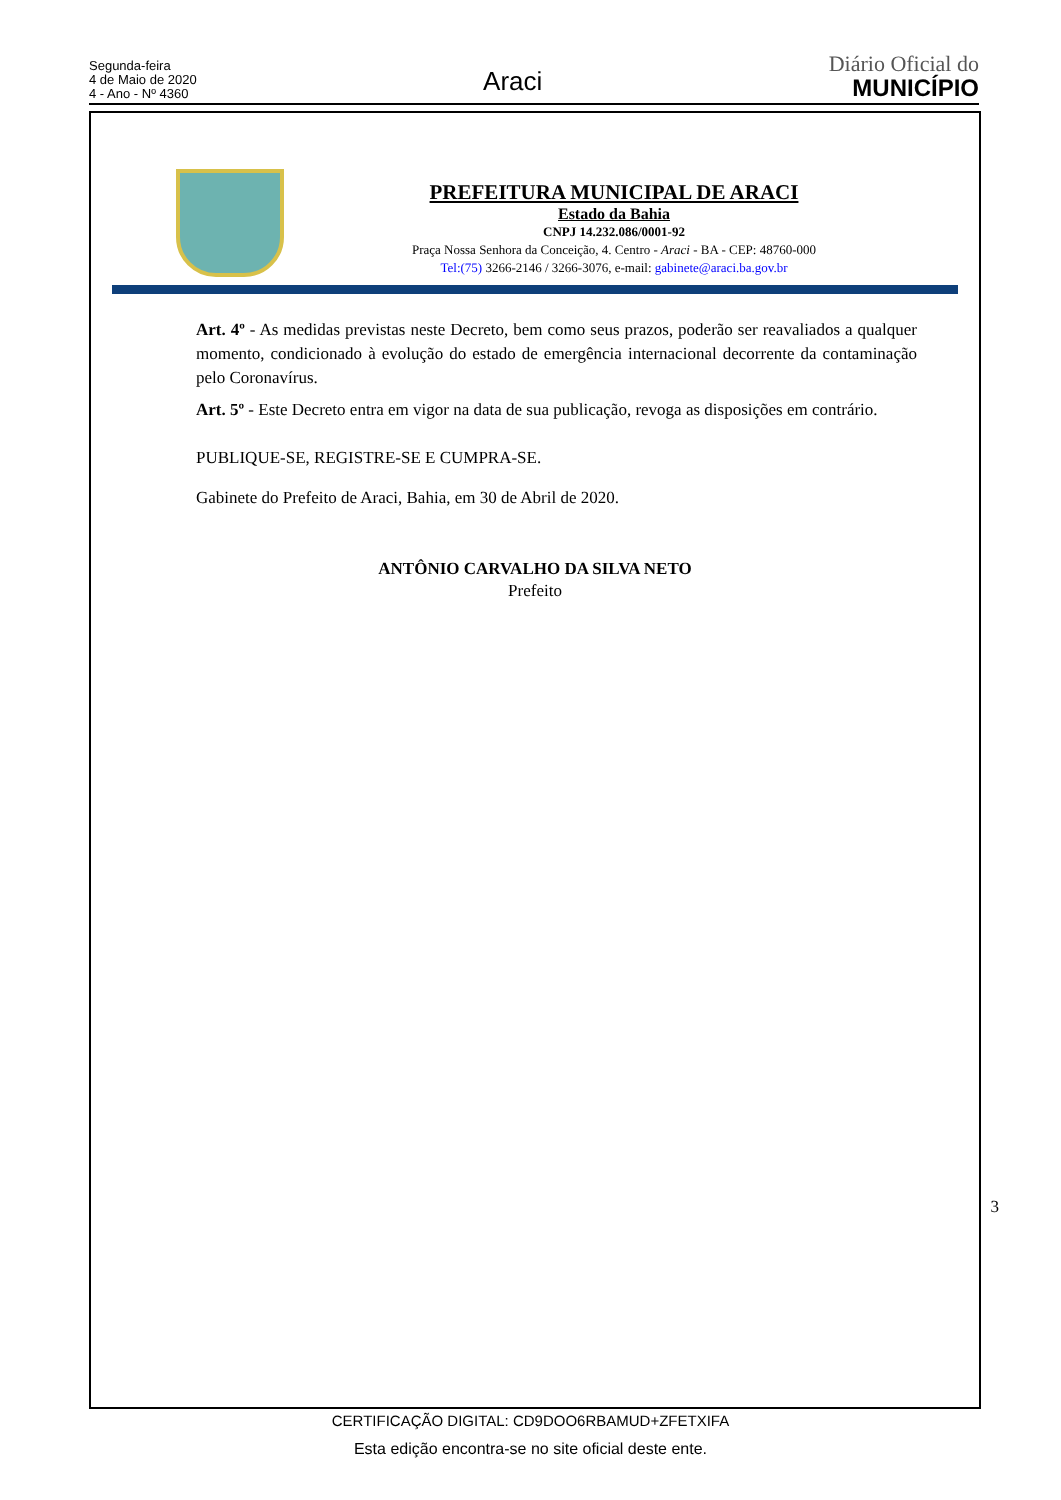Segunda-feira
4 de Maio de 2020
4 - Ano - Nº 4360
Araci
Diário Oficial do
MUNICÍPIO
PREFEITURA MUNICIPAL DE ARACI
Estado da Bahia
CNPJ 14.232.086/0001-92
Praça Nossa Senhora da Conceição, 4. Centro - Araci - BA - CEP: 48760-000
Tel:(75) 3266-2146 / 3266-3076, e-mail: gabinete@araci.ba.gov.br
Art. 4º - As medidas previstas neste Decreto, bem como seus prazos, poderão ser reavaliados a qualquer momento, condicionado à evolução do estado de emergência internacional decorrente da contaminação pelo Coronavírus.
Art. 5º - Este Decreto entra em vigor na data de sua publicação, revoga as disposições em contrário.
PUBLIQUE-SE, REGISTRE-SE E CUMPRA-SE.
Gabinete do Prefeito de Araci, Bahia, em 30 de Abril de 2020.
ANTÔNIO CARVALHO DA SILVA NETO
Prefeito
3
CERTIFICAÇÃO DIGITAL: CD9DOO6RBAMUD+ZFETXIFA
Esta edição encontra-se no site oficial deste ente.